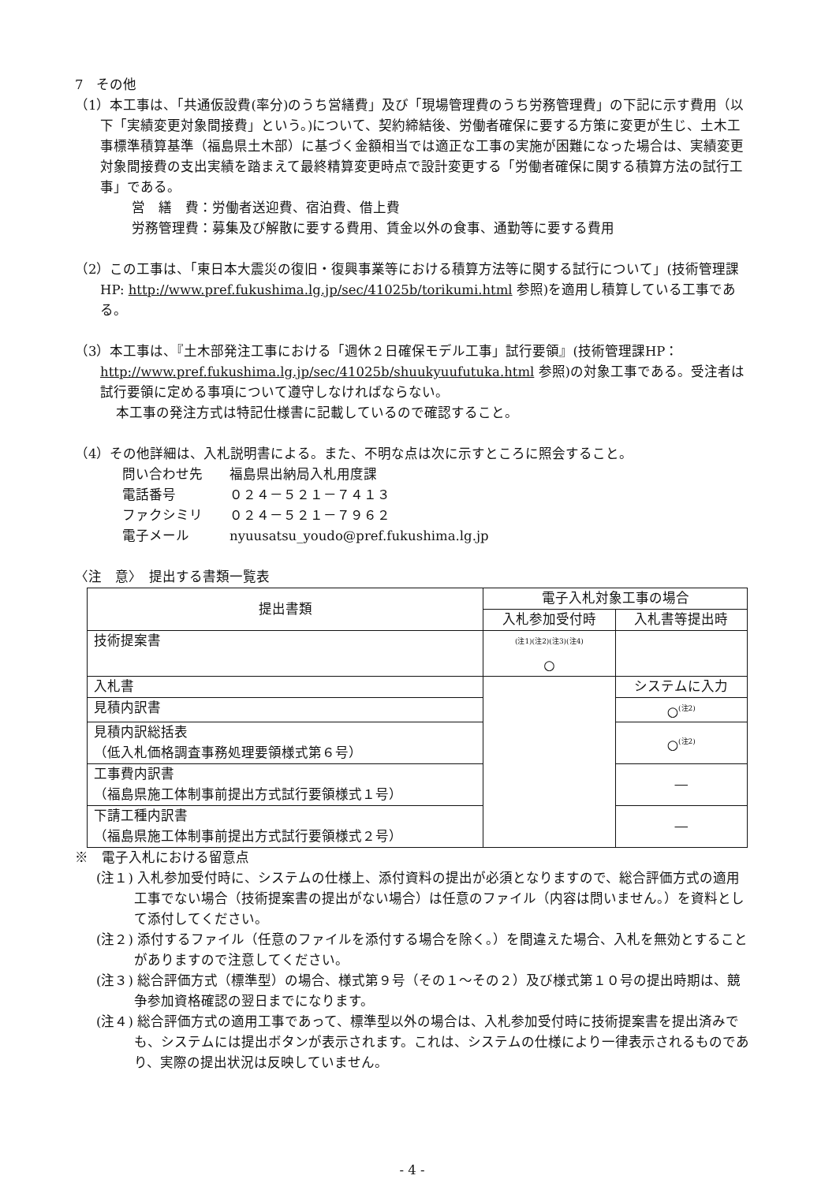7　その他
（1）本工事は、「共通仮設費(率分)のうち営繕費」及び「現場管理費のうち労務管理費」の下記に示す費用（以下「実績変更対象間接費」という。)について、契約締結後、労働者確保に要する方策に変更が生じ、土木工事標準積算基準（福島県土木部）に基づく金額相当では適正な工事の実施が困難になった場合は、実績変更対象間接費の支出実績を踏まえて最終精算変更時点で設計変更する「労働者確保に関する積算方法の試行工事」である。
営　繕　費：労働者送迎費、宿泊費、借上費
労務管理費：募集及び解散に要する費用、賃金以外の食事、通勤等に要する費用
（2）この工事は、「東日本大震災の復旧・復興事業等における積算方法等に関する試行について」(技術管理課HP: http://www.pref.fukushima.lg.jp/sec/41025b/torikumi.html 参照)を適用し積算している工事である。
（3）本工事は、『土木部発注工事における「週休２日確保モデル工事」試行要領』(技術管理課HP： http://www.pref.fukushima.lg.jp/sec/41025b/shuukyuufutuka.html 参照)の対象工事である。受注者は試行要領に定める事項について遵守しなければならない。
本工事の発注方式は特記仕様書に記載しているので確認すること。
（4）その他詳細は、入札説明書による。また、不明な点は次に示すところに照会すること。
問い合わせ先　　福島県出納局入札用度課
電話番号　　　　０２４－５２１－７４１３
ファクシミリ　　０２４－５２１－７９６２
電子メール　　　nyuusatsu_youdo@pref.fukushima.lg.jp
〈注　意〉　提出する書類一覧表
| 提出書類 | 電子入札対象工事の場合 | |
| --- | --- | --- |
| | 入札参加受付時 | 入札書等提出時 |
| 技術提案書 | <sup>(注1)(注2)(注3)(注4)</sup> ○ | |
| 入札書 | | システムに入力 |
| 見積内訳書 | | ○<sup>(注2)</sup> |
| 見積内訳総括表 （低入札価格調査事務処理要領様式第６号） | | ○<sup>(注2)</sup> |
| 工事費内訳書 （福島県施工体制事前提出方式試行要領様式１号） | | ― |
| 下請工種内訳書 （福島県施工体制事前提出方式試行要領様式２号） | | ― |
※　電子入札における留意点
(注１) 入札参加受付時に、システムの仕様上、添付資料の提出が必須となりますので、総合評価方式の適用工事でない場合（技術提案書の提出がない場合）は任意のファイル（内容は問いません。）を資料として添付してください。
(注２) 添付するファイル（任意のファイルを添付する場合を除く。）を間違えた場合、入札を無効とすることがありますので注意してください。
(注３) 総合評価方式（標準型）の場合、様式第９号（その１～その２）及び様式第１０号の提出時期は、競争参加資格確認の翌日までになります。
(注４) 総合評価方式の適用工事であって、標準型以外の場合は、入札参加受付時に技術提案書を提出済みでも、システムには提出ボタンが表示されます。これは、システムの仕様により一律表示されるものであり、実際の提出状況は反映していません。
- 4 -